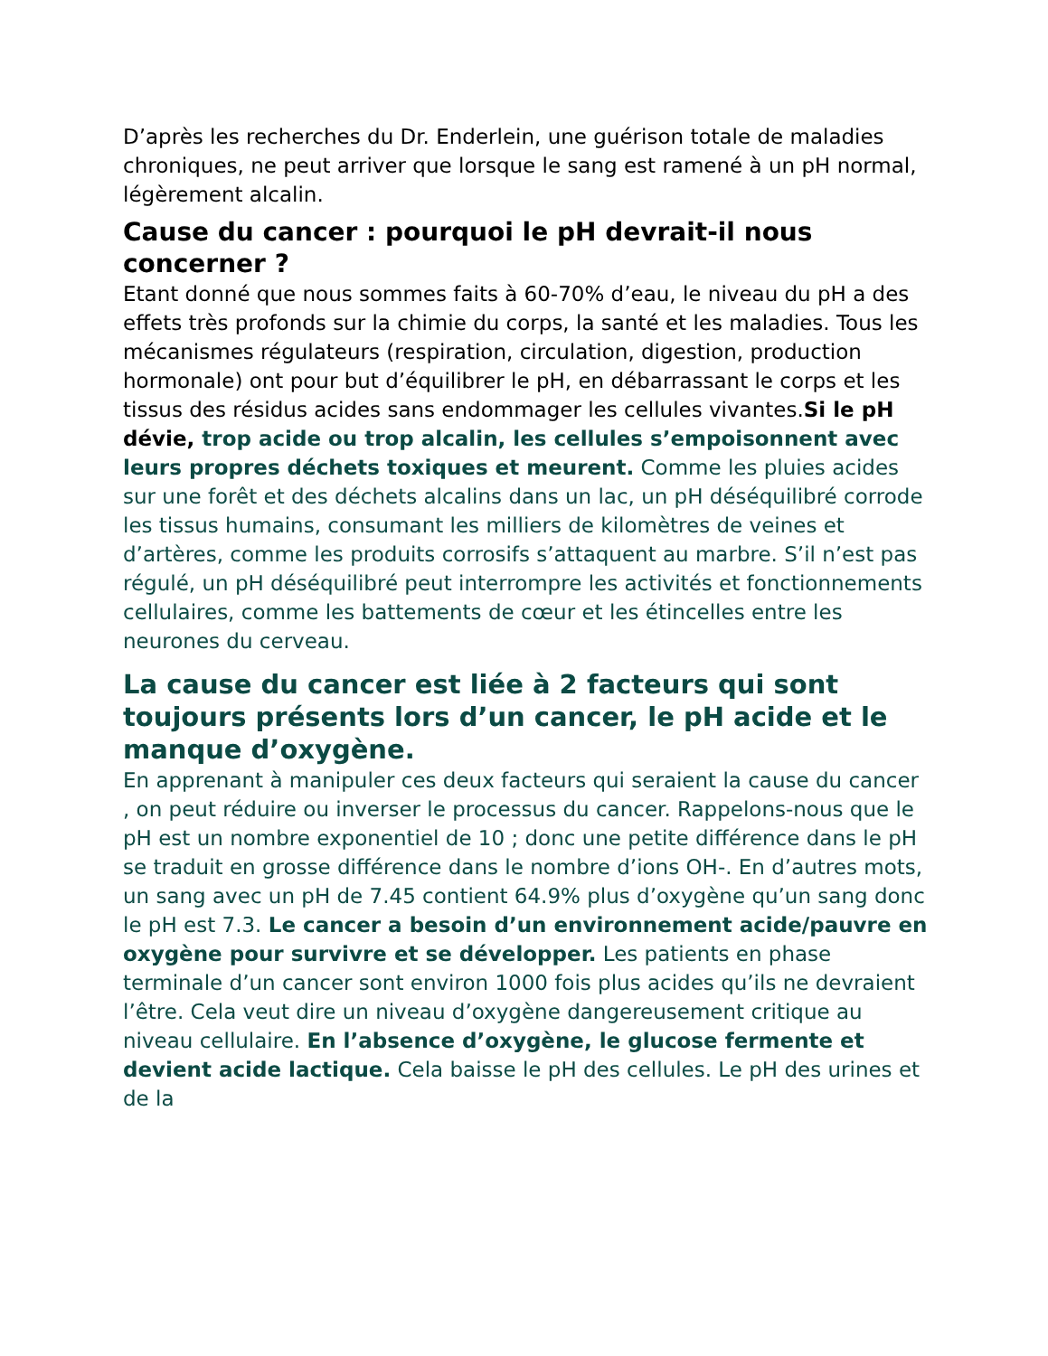D’après les recherches du Dr. Enderlein, une guérison totale de maladies chroniques, ne peut arriver que lorsque le sang est ramené à un pH normal, légèrement alcalin.
Cause du cancer : pourquoi le pH devrait-il nous concerner ?
Etant donné que nous sommes faits à 60-70% d’eau, le niveau du pH a des effets très profonds sur la chimie du corps, la santé et les maladies. Tous les mécanismes régulateurs (respiration, circulation, digestion, production hormonale) ont pour but d’équilibrer le pH, en débarrassant le corps et les tissus des résidus acides sans endommager les cellules vivantes.Si le pH dévie, trop acide ou trop alcalin, les cellules s’empoisonnent avec leurs propres déchets toxiques et meurent. Comme les pluies acides sur une forêt et des déchets alcalins dans un lac, un pH déséquilibré corrode les tissus humains, consumant les milliers de kilomètres de veines et d’artères, comme les produits corrosifs s’attaquent au marbre. S’il n’est pas régulé, un pH déséquilibré peut interrompre les activités et fonctionnements cellulaires, comme les battements de cœur et les étincelles entre les neurones du cerveau.
La cause du cancer est liée à 2 facteurs qui sont toujours présents lors d’un cancer, le pH acide et le manque d’oxygène.
En apprenant à manipuler ces deux facteurs qui seraient la cause du cancer , on peut réduire ou inverser le processus du cancer. Rappelons-nous que le pH est un nombre exponentiel de 10 ; donc une petite différence dans le pH se traduit en grosse différence dans le nombre d’ions OH-. En d’autres mots, un sang avec un pH de 7.45 contient 64.9% plus d’oxygène qu’un sang donc le pH est 7.3. Le cancer a besoin d’un environnement acide/pauvre en oxygène pour survivre et se développer. Les patients en phase terminale d’un cancer sont environ 1000 fois plus acides qu’ils ne devraient l’être. Cela veut dire un niveau d’oxygène dangereusement critique au niveau cellulaire. En l’absence d’oxygène, le glucose fermente et devient acide lactique. Cela baisse le pH des cellules. Le pH des urines et de la